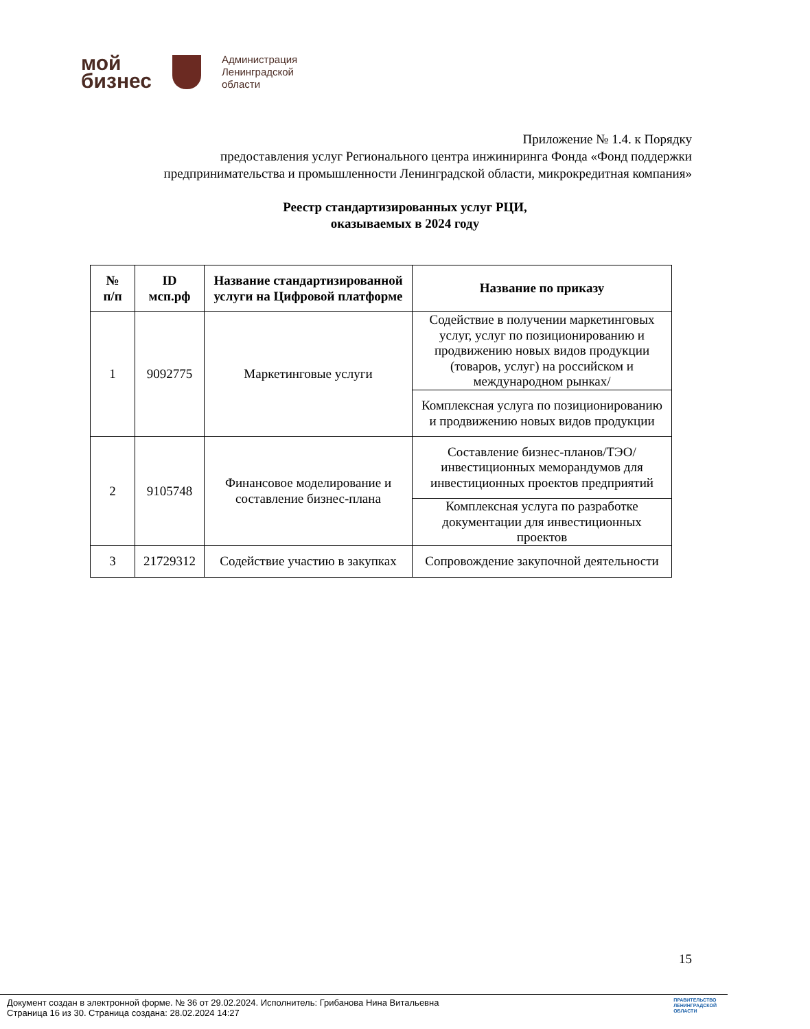мой
бизнес
Администрация
Ленинградской
области
Приложение № 1.4. к Порядку
предоставления услуг Регионального центра инжиниринга Фонда «Фонд поддержки
предпринимательства и промышленности Ленинградской области, микрокредитная компания»
Реестр стандартизированных услуг РЦИ,
оказываемых в 2024 году
| № п/п | ID мсп.рф | Название стандартизированной услуги на Цифровой платформе | Название по приказу |
| --- | --- | --- | --- |
| 1 | 9092775 | Маркетинговые услуги | Содействие в получении маркетинговых услуг, услуг по позиционированию и продвижению новых видов продукции (товаров, услуг) на российском и международном рынках/ |
| | | | Комплексная услуга по позиционированию и продвижению новых видов продукции |
| 2 | 9105748 | Финансовое моделирование и составление бизнес-плана | Составление бизнес-планов/ТЭО/инвестиционных меморандумов для инвестиционных проектов предприятий |
| | | | Комплексная услуга по разработке документации для инвестиционных проектов |
| 3 | 21729312 | Содействие участию в закупках | Сопровождение закупочной деятельности |
15
Документ создан в электронной форме. № 36 от 29.02.2024. Исполнитель: Грибанова Нина Витальевна
Страница 16 из 30. Страница создана: 28.02.2024 14:27
ПРАВИТЕЛЬСТВО
ЛЕНИНГРАДСКОЙ
ОБЛАСТИ